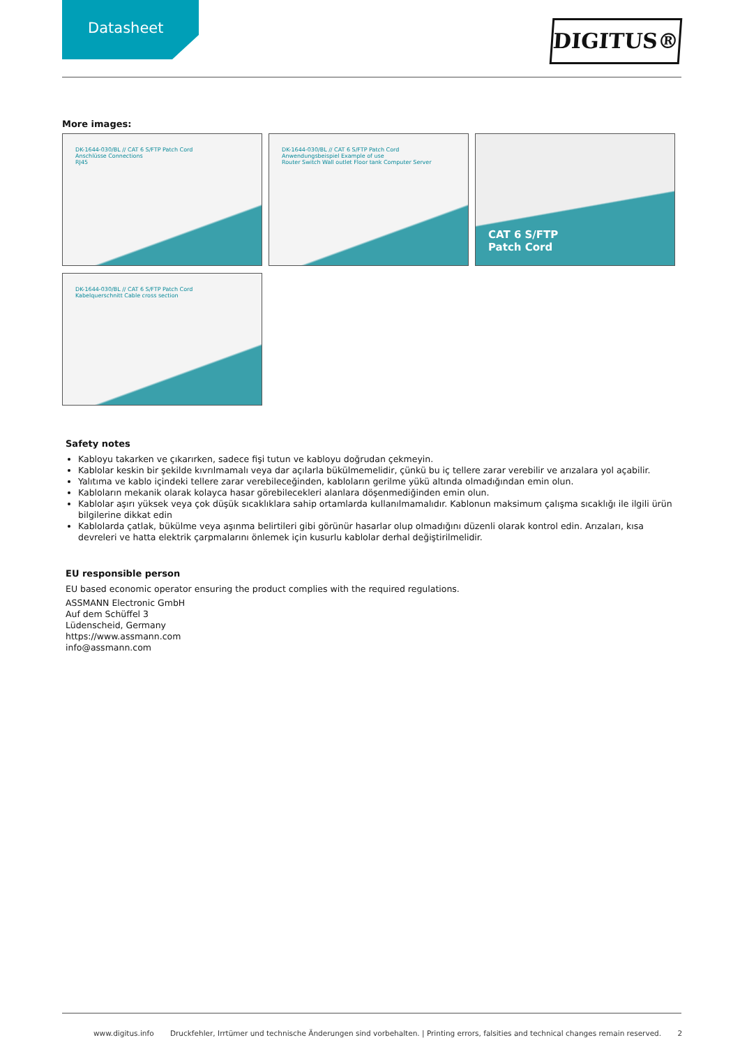Datasheet
DIGITUS®
More images:
DK-1644-030/BL // CAT 6 S/FTP Patch Cord
Anschlüsse Connections
RJ45
DK-1644-030/BL // CAT 6 S/FTP Patch Cord
Anwendungsbeispiel Example of use
Router Switch Wall outlet Floor tank Computer Server
CAT 6 S/FTP
Patch Cord
DK-1644-030/BL // CAT 6 S/FTP Patch Cord
Kabelquerschnitt Cable cross section
Safety notes
Kabloyu takarken ve çıkarırken, sadece fişi tutun ve kabloyu doğrudan çekmeyin.
Kablolar keskin bir şekilde kıvrılmamalı veya dar açılarla bükülmemelidir, çünkü bu iç tellere zarar verebilir ve arızalara yol açabilir.
Yalıtıma ve kablo içindeki tellere zarar verebileceğinden, kabloların gerilme yükü altında olmadığından emin olun.
Kabloların mekanik olarak kolayca hasar görebilecekleri alanlara döşenmediğinden emin olun.
Kablolar aşırı yüksek veya çok düşük sıcaklıklara sahip ortamlarda kullanılmamalıdır. Kablonun maksimum çalışma sıcaklığı ile ilgili ürün bilgilerine dikkat edin
Kablolarda çatlak, bükülme veya aşınma belirtileri gibi görünür hasarlar olup olmadığını düzenli olarak kontrol edin. Arızaları, kısa devreleri ve hatta elektrik çarpmalarını önlemek için kusurlu kablolar derhal değiştirilmelidir.
EU responsible person
EU based economic operator ensuring the product complies with the required regulations.
ASSMANN Electronic GmbH
Auf dem Schüffel 3
Lüdenscheid, Germany
https://www.assmann.com
info@assmann.com
www.digitus.info Druckfehler, Irrtümer und technische Änderungen sind vorbehalten. | Printing errors, falsities and technical changes remain reserved. 2